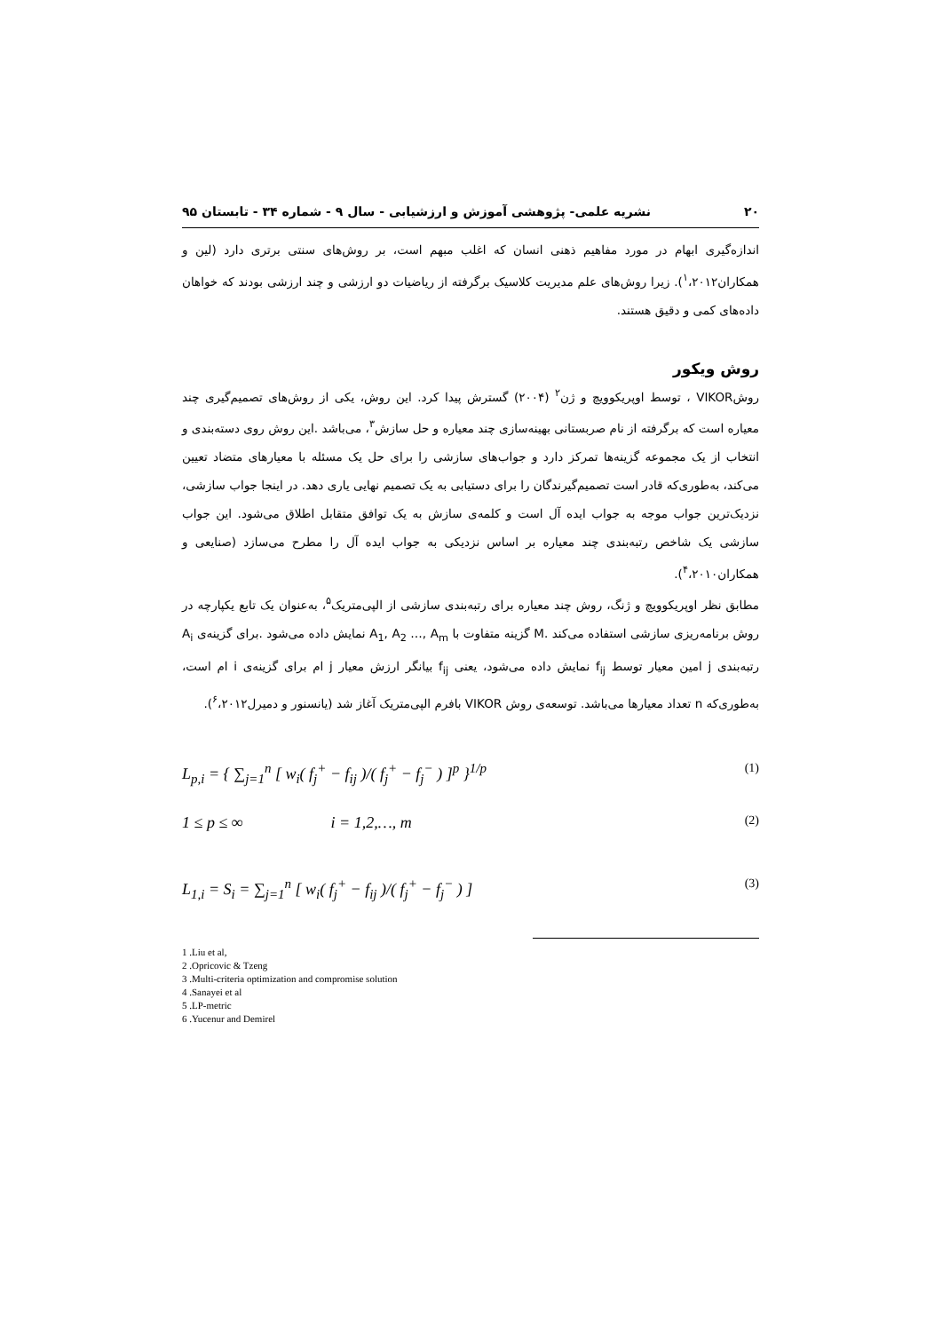۲۰ نشریه علمی- پژوهشی آموزش و ارزشیابی - سال ۹ - شماره ۳۴ - تابستان ۹۵
اندازه‌گیری ابهام در مورد مفاهیم ذهنی انسان که اغلب مبهم است، بر روش‌های سنتی برتری دارد (لین و همکاران<sup>۱</sup>،۲۰۱۲). زیرا روش‌های علم مدیریت کلاسیک برگرفته از ریاضیات دو ارزشی و چند ارزشی بودند که خواهان داده‌های کمی و دقیق هستند.
روش ویکور
روشVIKOR ، توسط اوپریکوویچ و ژن<sup>۲</sup> (۲۰۰۴) گسترش پیدا کرد. این روش، یکی از روش‌های تصمیم‌گیری چند معیاره است که برگرفته از نام صربستانی بهینه‌سازی چند معیاره و حل سازش<sup>۳</sup>، می‌باشد .این روش روی دسته‌بندی و انتخاب از یک مجموعه گزینه‌ها تمرکز دارد و جواب‌های سازشی را برای حل یک مسئله با معیارهای متضاد تعیین می‌کند، به‌طوری‌که قادر است تصمیم‌گیرندگان را برای دستیابی به یک تصمیم نهایی یاری دهد. در اینجا جواب سازشی، نزدیک‌ترین جواب موجه به جواب ایده آل است و کلمه‌ی سازش به یک توافق متقابل اطلاق می‌شود. این جواب سازشی یک شاخص رتبه‌بندی چند معیاره بر اساس نزدیکی به جواب ایده آل را مطرح می‌سازد (صنایعی و همکاران<sup>۴</sup>،۲۰۱۰).
مطابق نظر اوپریکوویچ و ژنگ، روش چند معیاره برای رتبه‌بندی سازشی از الپی‌متریک<sup>۵</sup>، به‌عنوان یک تابع یکپارچه در روش برنامه‌ریزی سازشی استفاده می‌کند .M گزینه متفاوت با A<sub>1</sub>, A<sub>2</sub> …, A<sub>m</sub> نمایش داده می‌شود .برای گزینه‌ی A<sub>i</sub> رتبه‌بندی j امین معیار توسط f<sub>ij</sub> نمایش داده می‌شود، یعنی f<sub>ij</sub> بیانگر ارزش معیار j ام برای گزینه‌ی i ام است، به‌طوری‌که n تعداد معیارها می‌باشد. توسعه‌ی روش VIKOR بافرم الپی‌متریک آغاز شد (یانسنور و دمیرل<sup>۶</sup>،۲۰۱۲).
L<sub>p,i</sub> = { ∑<sub>j=1</sub><sup>n</sup> [ w<sub>i</sub>( f<sub>j</sub><sup>+</sup> − f<sub>ij</sub> )/( f<sub>j</sub><sup>+</sup> − f<sub>j</sub><sup>−</sup> ) ]<sup>p</sup> }<sup>1/p</sup> (1)
1 ≤ p ≤ ∞ i = 1,2,…, m (2)
L<sub>1,i</sub> = S<sub>i</sub> = ∑<sub>j=1</sub><sup>n</sup> [ w<sub>i</sub>( f<sub>j</sub><sup>+</sup> − f<sub>ij</sub> )/( f<sub>j</sub><sup>+</sup> − f<sub>j</sub><sup>−</sup> ) ] (3)
1 .Liu et al,
2 .Opricovic & Tzeng
3 .Multi-criteria optimization and compromise solution
4 .Sanayei et al
5 .LP-metric
6 .Yucenur and Demirel